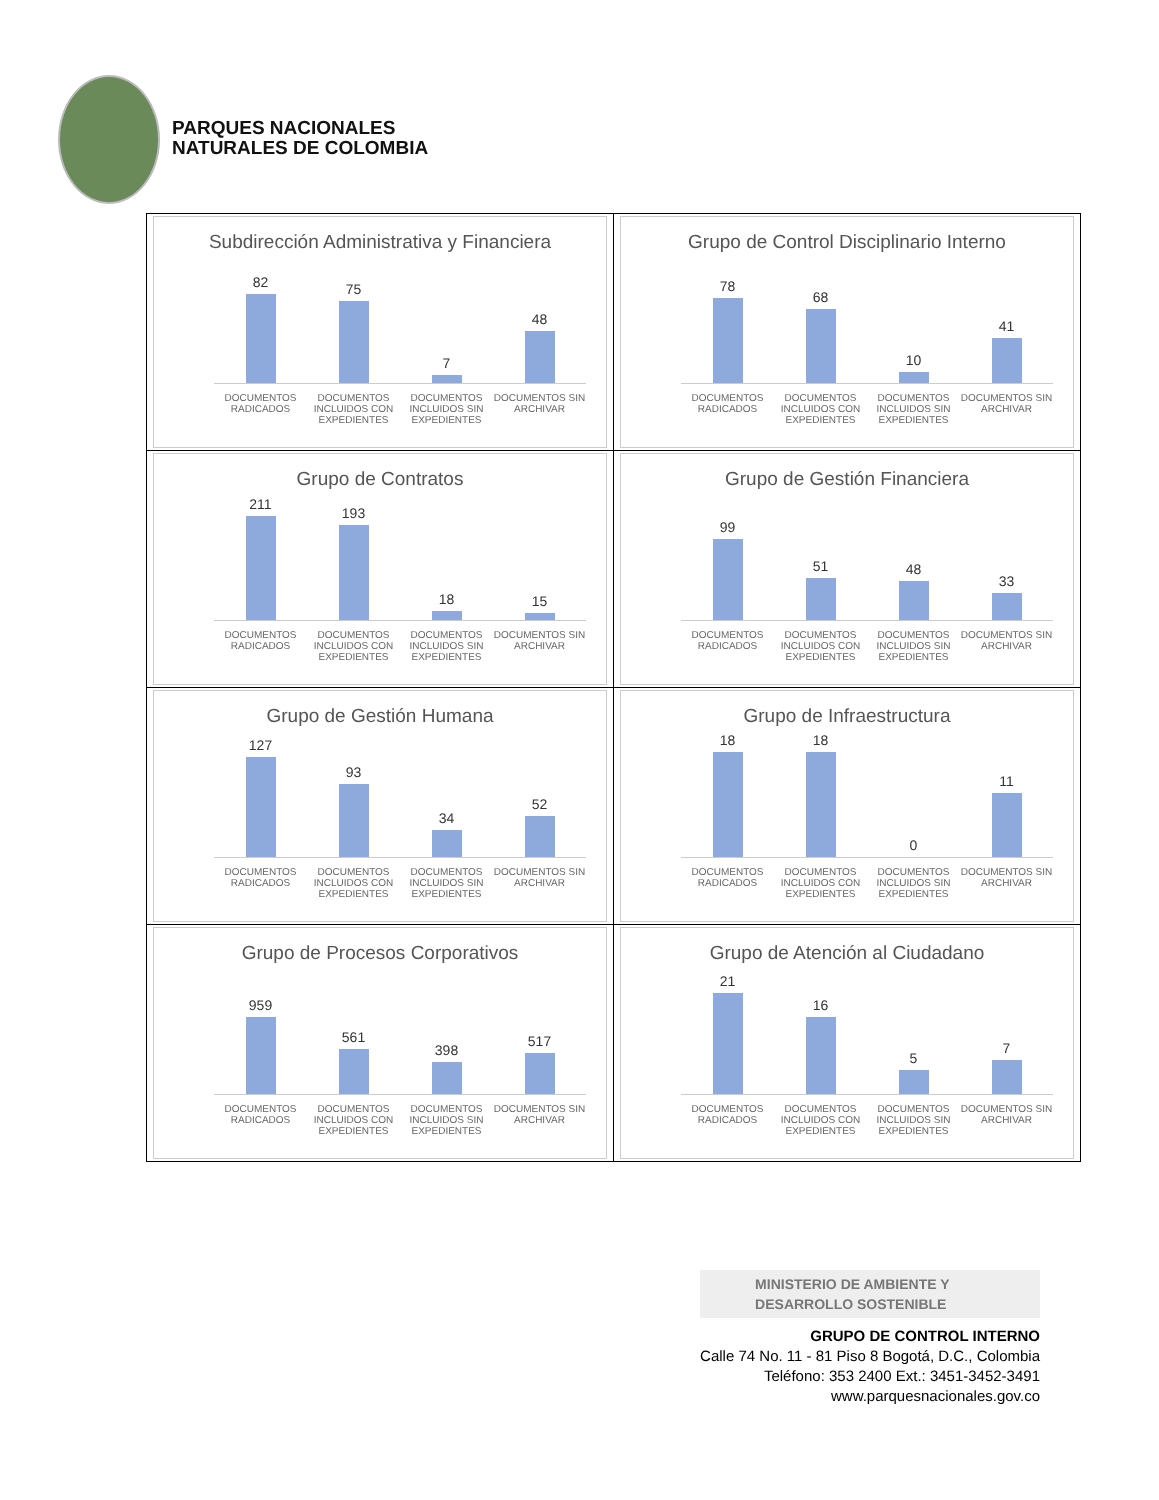PARQUES NACIONALES
NATURALES DE COLOMBIA
| Subdirección Administrativa y Financiera 82 75 7 48 DOCUMENTOS RADICADOS DOCUMENTOS INCLUIDOS CON EXPEDIENTES DOCUMENTOS INCLUIDOS SIN EXPEDIENTES DOCUMENTOS SIN ARCHIVAR | Grupo de Control Disciplinario Interno 78 68 10 41 DOCUMENTOS RADICADOS DOCUMENTOS INCLUIDOS CON EXPEDIENTES DOCUMENTOS INCLUIDOS SIN EXPEDIENTES DOCUMENTOS SIN ARCHIVAR |
| Grupo de Contratos 211 193 18 15 DOCUMENTOS RADICADOS DOCUMENTOS INCLUIDOS CON EXPEDIENTES DOCUMENTOS INCLUIDOS SIN EXPEDIENTES DOCUMENTOS SIN ARCHIVAR | Grupo de Gestión Financiera 99 51 48 33 DOCUMENTOS RADICADOS DOCUMENTOS INCLUIDOS CON EXPEDIENTES DOCUMENTOS INCLUIDOS SIN EXPEDIENTES DOCUMENTOS SIN ARCHIVAR |
| Grupo de Gestión Humana 127 93 34 52 DOCUMENTOS RADICADOS DOCUMENTOS INCLUIDOS CON EXPEDIENTES DOCUMENTOS INCLUIDOS SIN EXPEDIENTES DOCUMENTOS SIN ARCHIVAR | Grupo de Infraestructura 18 18 0 11 DOCUMENTOS RADICADOS DOCUMENTOS INCLUIDOS CON EXPEDIENTES DOCUMENTOS INCLUIDOS SIN EXPEDIENTES DOCUMENTOS SIN ARCHIVAR |
| Grupo de Procesos Corporativos 959 561 398 517 DOCUMENTOS RADICADOS DOCUMENTOS INCLUIDOS CON EXPEDIENTES DOCUMENTOS INCLUIDOS SIN EXPEDIENTES DOCUMENTOS SIN ARCHIVAR | Grupo de Atención al Ciudadano 21 16 5 7 DOCUMENTOS RADICADOS DOCUMENTOS INCLUIDOS CON EXPEDIENTES DOCUMENTOS INCLUIDOS SIN EXPEDIENTES DOCUMENTOS SIN ARCHIVAR |
MINISTERIO DE AMBIENTE Y
DESARROLLO SOSTENIBLE
GRUPO DE CONTROL INTERNO
Calle 74 No. 11 - 81 Piso 8 Bogotá, D.C., Colombia
Teléfono: 353 2400 Ext.: 3451-3452-3491
www.parquesnacionales.gov.co